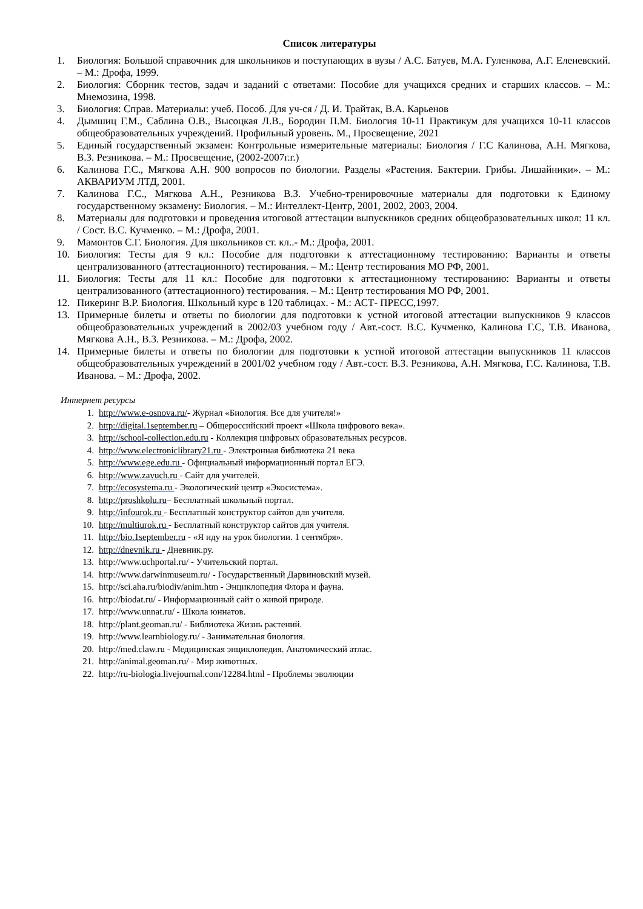Список литературы
1. Биология: Большой справочник для школьников и поступающих в вузы / А.С. Батуев, М.А. Гуленкова, А.Г. Еленевский. – М.: Дрофа, 1999.
2. Биология: Сборник тестов, задач и заданий с ответами: Пособие для учащихся средних и старших классов. – М.: Мнемозина, 1998.
3. Биология: Справ. Материалы: учеб. Пособ. Для уч-ся / Д. И. Трайтак, В.А. Карьенов
4. Дымшиц Г.М., Саблина О.В., Высоцкая Л.В., Бородин П.М. Биология 10-11 Практикум для учащихся 10-11 классов общеобразовательных учреждений. Профильный уровень. М., Просвещение, 2021
5. Единый государственный экзамен: Контрольные измерительные материалы: Биология / Г.С Калинова, А.Н. Мягкова, В.З. Резникова. – М.: Просвещение, (2002-2007г.г.)
6. Калинова Г.С., Мягкова А.Н. 900 вопросов по биологии. Разделы «Растения. Бактерии. Грибы. Лишайники». – М.: АКВАРИУМ ЛТД, 2001.
7. Калинова Г.С., Мягкова А.Н., Резникова В.З. Учебно-тренировочные материалы для подготовки к Единому государственному экзамену: Биология. – М.: Интеллект-Центр, 2001, 2002, 2003, 2004.
8. Материалы для подготовки и проведения итоговой аттестации выпускников средних общеобразовательных школ: 11 кл. / Сост. В.С. Кучменко. – М.: Дрофа, 2001.
9. Мамонтов С.Г. Биология. Для школьников ст. кл..- М.: Дрофа, 2001.
10. Биология: Тесты для 9 кл.: Пособие для подготовки к аттестационному тестированию: Варианты и ответы централизованного (аттестационного) тестирования. – М.: Центр тестирования МО РФ, 2001.
11. Биология: Тесты для 11 кл.: Пособие для подготовки к аттестационному тестированию: Варианты и ответы централизованного (аттестационного) тестирования. – М.: Центр тестирования МО РФ, 2001.
12. Пикеринг В.Р. Биология. Школьный курс в 120 таблицах. - М.: АСТ- ПРЕСС,1997.
13. Примерные билеты и ответы по биологии для подготовки к устной итоговой аттестации выпускников 9 классов общеобразовательных учреждений в 2002/03 учебном году / Авт.-сост. В.С. Кучменко, Калинова Г.С, Т.В. Иванова, Мягкова А.Н., В.З. Резникова. – М.: Дрофа, 2002.
14. Примерные билеты и ответы по биологии для подготовки к устной итоговой аттестации выпускников 11 классов общеобразовательных учреждений в 2001/02 учебном году / Авт.-сост. В.З. Резникова, А.Н. Мягкова, Г.С. Калинова, Т.В. Иванова. – М.: Дрофа, 2002.
Интернет ресурсы
1. http://www.e-osnova.ru/- Журнал «Биология. Все для учителя!»
2. http://digital.1september.ru – Общероссийский проект «Школа цифрового века».
3. http://school-collection.edu.ru - Коллекция цифровых образовательных ресурсов.
4. http://www.electroniclibrary21.ru - Электронная библиотека 21 века
5. http://www.ege.edu.ru - Официальный информационный портал ЕГЭ.
6. http://www.zavuch.ru - Сайт для учителей.
7. http://ecosystema.ru - Экологический центр «Экосистема».
8. http://proshkolu.ru– Бесплатный школьный портал.
9. http://infourok.ru - Бесплатный конструктор сайтов для учителя.
10. http://multiurok.ru - Бесплатный конструктор сайтов для учителя.
11. http://bio.1september.ru - «Я иду на урок биологии. 1 сентября».
12. http://dnevnik.ru - Дневник.ру.
13. http://www.uchportal.ru/ - Учительский портал.
14. http://www.darwinmuseum.ru/ - Государственный Дарвиновский музей.
15. http://sci.aha.ru/biodiv/anim.htm - Энциклопедия Флора и фауна.
16. http://biodat.ru/ - Информационный сайт о живой природе.
17. http://www.unnat.ru/ - Школа юннатов.
18. http://plant.geoman.ru/ - Библиотека Жизнь растений.
19. http://www.learnbiology.ru/ - Занимательная биология.
20. http://med.claw.ru - Медицинская энциклопедия. Анатомический атлас.
21. http://animal.geoman.ru/ - Мир животных.
22. http://ru-biologia.livejournal.com/12284.html - Проблемы эволюции